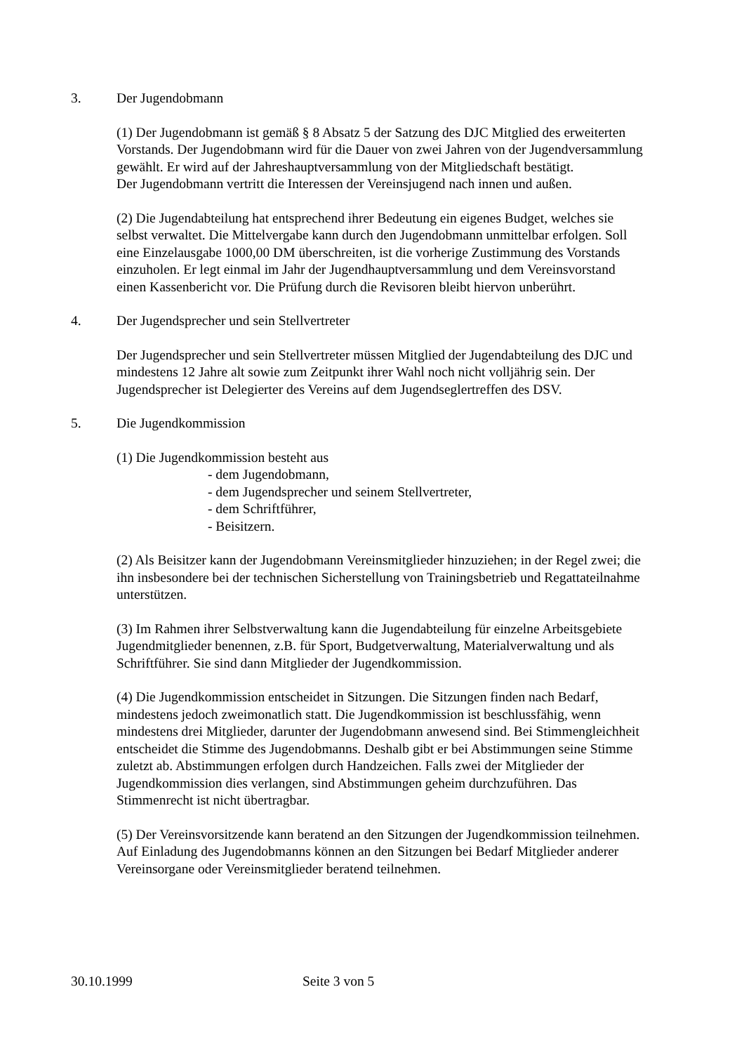3. Der Jugendobmann
(1) Der Jugendobmann ist gemäß § 8 Absatz 5 der Satzung des DJC Mitglied des erweiterten Vorstands. Der Jugendobmann wird für die Dauer von zwei Jahren von der Jugendversammlung gewählt. Er wird auf der Jahreshauptversammlung von der Mitgliedschaft bestätigt.
Der Jugendobmann vertritt die Interessen der Vereinsjugend nach innen und außen.
(2) Die Jugendabteilung hat entsprechend ihrer Bedeutung ein eigenes Budget, welches sie selbst verwaltet. Die Mittelvergabe kann durch den Jugendobmann unmittelbar erfolgen. Soll eine Einzelausgabe 1000,00 DM überschreiten, ist die vorherige Zustimmung des Vorstands einzuholen. Er legt einmal im Jahr der Jugendhauptversammlung und dem Vereinsvorstand einen Kassenbericht vor. Die Prüfung durch die Revisoren bleibt hiervon unberührt.
4. Der Jugendsprecher und sein Stellvertreter
Der Jugendsprecher und sein Stellvertreter müssen Mitglied der Jugendabteilung des DJC und mindestens 12 Jahre alt sowie zum Zeitpunkt ihrer Wahl noch nicht volljährig sein. Der Jugendsprecher ist Delegierter des Vereins auf dem Jugendseglertreffen des DSV.
5. Die Jugendkommission
(1) Die Jugendkommission besteht aus
- dem Jugendobmann,
- dem Jugendsprecher und seinem Stellvertreter,
- dem Schriftführer,
- Beisitzern.
(2) Als Beisitzer kann der Jugendobmann Vereinsmitglieder hinzuziehen; in der Regel zwei; die ihn insbesondere bei der technischen Sicherstellung von Trainingsbetrieb und Regattateilnahme unterstützen.
(3) Im Rahmen ihrer Selbstverwaltung kann die Jugendabteilung für einzelne Arbeitsgebiete Jugendmitglieder benennen, z.B. für Sport, Budgetverwaltung, Materialverwaltung und als Schriftführer. Sie sind dann Mitglieder der Jugendkommission.
(4) Die Jugendkommission entscheidet in Sitzungen. Die Sitzungen finden nach Bedarf, mindestens jedoch zweimonatlich statt. Die Jugendkommission ist beschlussfähig, wenn mindestens drei Mitglieder, darunter der Jugendobmann anwesend sind. Bei Stimmengleichheit entscheidet die Stimme des Jugendobmanns. Deshalb gibt er bei Abstimmungen seine Stimme zuletzt ab. Abstimmungen erfolgen durch Handzeichen. Falls zwei der Mitglieder der Jugendkommission dies verlangen, sind Abstimmungen geheim durchzuführen. Das Stimmenrecht ist nicht übertragbar.
(5) Der Vereinsvorsitzende kann beratend an den Sitzungen der Jugendkommission teilnehmen. Auf Einladung des Jugendobmanns können an den Sitzungen bei Bedarf Mitglieder anderer Vereinsorgane oder Vereinsmitglieder beratend teilnehmen.
30.10.1999 Seite 3 von 5